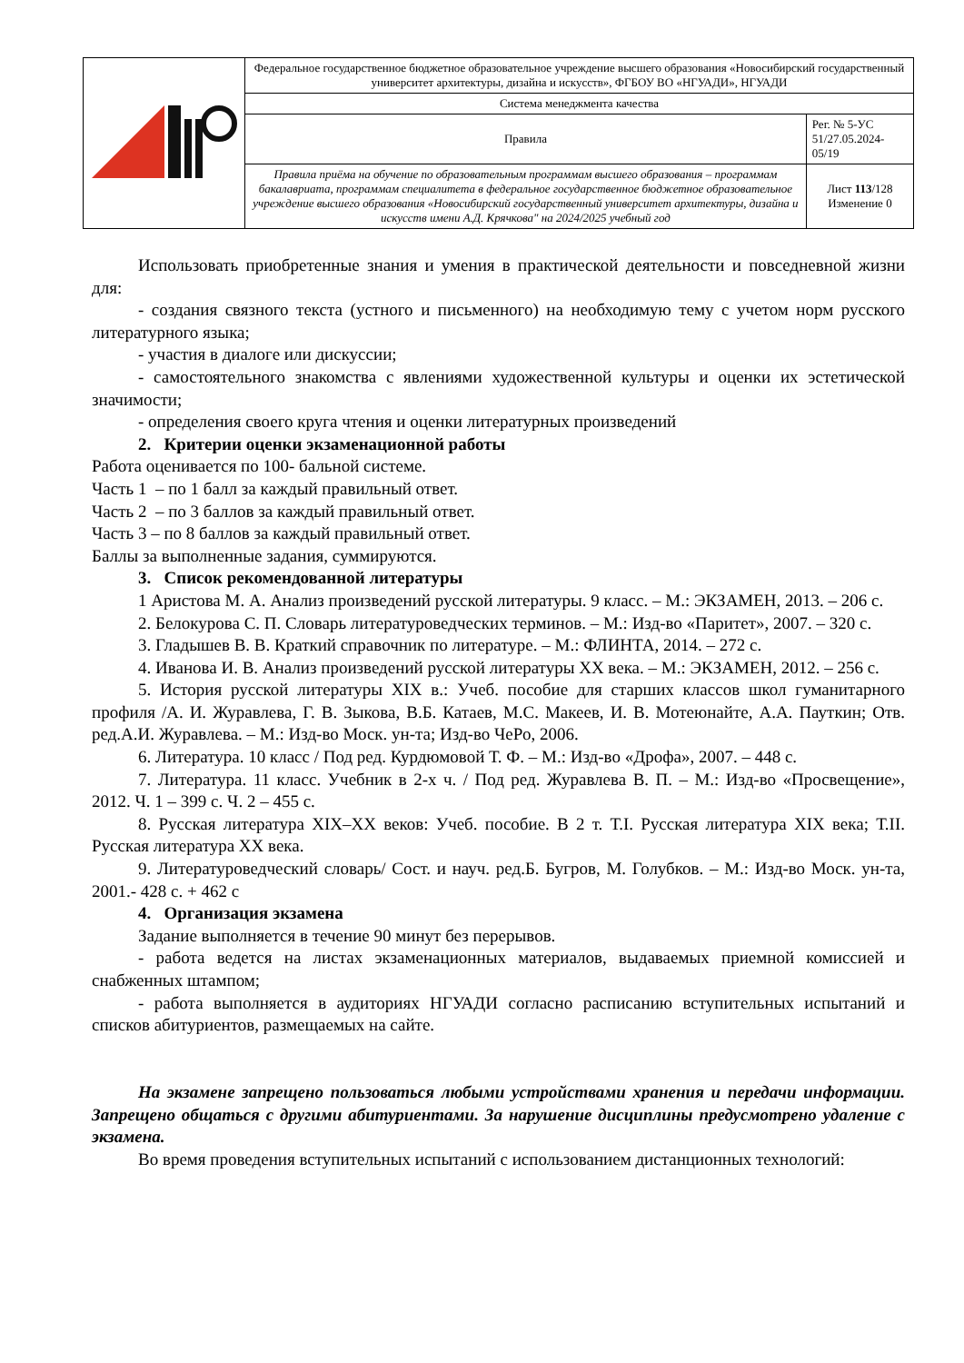| | Федеральное государственное бюджетное образовательное учреждение высшего образования «Новосибирский государственный университет архитектуры, дизайна и искусств», ФГБОУ ВО «НГУАДИ», НГУАДИ | |
| | Система менеджмента качества | |
| | Правила | Рег. № 5-УС 51/27.05.2024-05/19 |
| | Правила приёма на обучение по образовательным программам высшего образования – программам бакалавриата, программам специалитета в федеральное государственное бюджетное образовательное учреждение высшего образования «Новосибирский государственный университет архитектуры, дизайна и искусств имени А.Д. Крячкова" на 2024/2025 учебный год | Лист 113 /128 Изменение 0 |
Использовать приобретенные знания и умения в практической деятельности и повседневной жизни для:
- создания связного текста (устного и письменного) на необходимую тему с учетом норм русского литературного языка;
- участия в диалоге или дискуссии;
- самостоятельного знакомства с явлениями художественной культуры и оценки их эстетической значимости;
- определения своего круга чтения и оценки литературных произведений
2. Критерии оценки экзаменационной работы
Работа оценивается по 100- бальной системе.
Часть 1 – по 1 балл за каждый правильный ответ.
Часть 2 – по 3 баллов за каждый правильный ответ.
Часть 3 – по 8 баллов за каждый правильный ответ.
Баллы за выполненные задания, суммируются.
3. Список рекомендованной литературы
1 Аристова М. А. Анализ произведений русской литературы. 9 класс. – М.: ЭКЗАМЕН, 2013. – 206 с.
2. Белокурова С. П. Словарь литературоведческих терминов. – М.: Изд-во «Паритет», 2007. – 320 с.
3. Гладышев В. В. Краткий справочник по литературе. – М.: ФЛИНТА, 2014. – 272 с.
4. Иванова И. В. Анализ произведений русской литературы XX века. – М.: ЭКЗАМЕН, 2012. – 256 с.
5. История русской литературы XIX в.: Учеб. пособие для старших классов школ гуманитарного профиля /А. И. Журавлева, Г. В. Зыкова, В.Б. Катаев, М.С. Макеев, И. В. Мотеюнайте, А.А. Пауткин; Отв. ред.А.И. Журавлева. – М.: Изд-во Моск. ун-та; Изд-во ЧеРо, 2006.
6. Литература. 10 класс / Под ред. Курдюмовой Т. Ф. – М.: Изд-во «Дрофа», 2007. – 448 с.
7. Литература. 11 класс. Учебник в 2-х ч. / Под ред. Журавлева В. П. – М.: Изд-во «Просвещение», 2012. Ч. 1 – 399 с. Ч. 2 – 455 с.
8. Русская литература XIX–XX веков: Учеб. пособие. В 2 т. Т.I. Русская литература XIX века; Т.II. Русская литература XX века.
9. Литературоведческий словарь/ Сост. и науч. ред.Б. Бугров, М. Голубков. – М.: Изд-во Моск. ун-та, 2001.- 428 с. + 462 с
4. Организация экзамена
Задание выполняется в течение 90 минут без перерывов.
- работа ведется на листах экзаменационных материалов, выдаваемых приемной комиссией и снабженных штампом;
- работа выполняется в аудиториях НГУАДИ согласно расписанию вступительных испытаний и списков абитуриентов, размещаемых на сайте.
На экзамене запрещено пользоваться любыми устройствами хранения и передачи информации. Запрещено общаться с другими абитуриентами. За нарушение дисциплины предусмотрено удаление с экзамена.
Во время проведения вступительных испытаний с использованием дистанционных технологий: